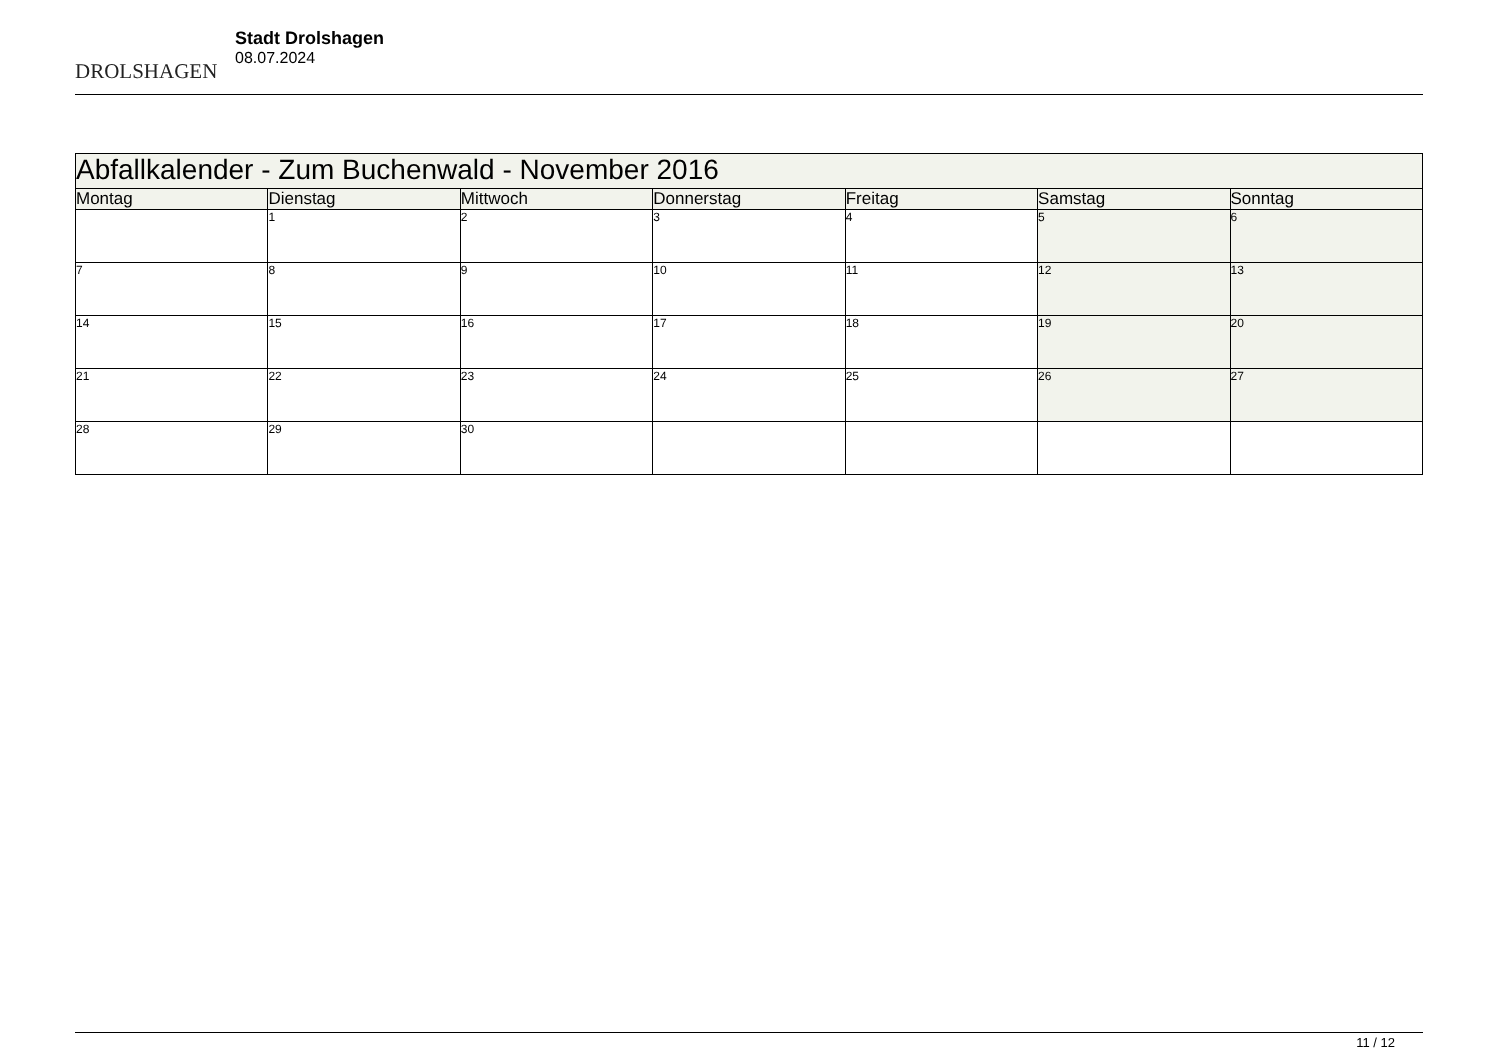DROLSHAGEN
Stadt Drolshagen
08.07.2024
| Abfallkalender - Zum Buchenwald - November 2016 | | | | | | |
| --- | --- | --- | --- | --- | --- | --- |
| Montag | Dienstag | Mittwoch | Donnerstag | Freitag | Samstag | Sonntag |
| | 1 | 2 | 3 | 4 | 5 | 6 |
| 7 | 8 | 9 | 10 | 11 | 12 | 13 |
| 14 | 15 | 16 | 17 | 18 | 19 | 20 |
| 21 | 22 | 23 | 24 | 25 | 26 | 27 |
| 28 | 29 | 30 | | | | |
11 / 12